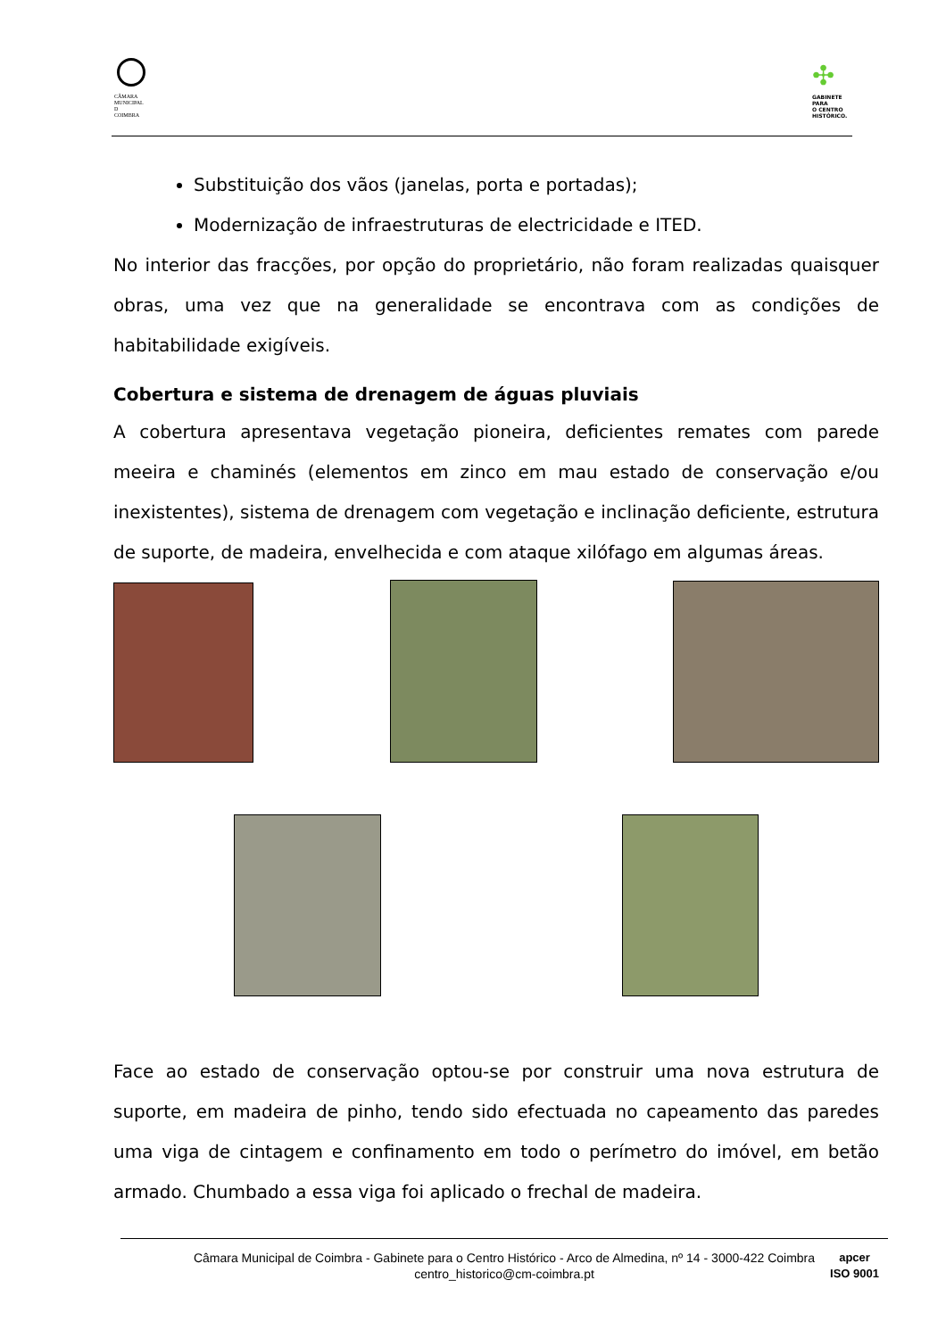CÂMARA
MUNICIPAL
D
COIMBRA
✣
GABINETE
PARA
O CENTRO
HISTÓRICO.
Substituição dos vãos (janelas, porta e portadas);
Modernização de infraestruturas de electricidade e ITED.
No interior das fracções, por opção do proprietário, não foram realizadas quaisquer obras, uma vez que na generalidade se encontrava com as condições de habitabilidade exigíveis.
Cobertura e sistema de drenagem de águas pluviais
A cobertura apresentava vegetação pioneira, deficientes remates com parede meeira e chaminés (elementos em zinco em mau estado de conservação e/ou inexistentes), sistema de drenagem com vegetação e inclinação deficiente, estrutura de suporte, de madeira, envelhecida e com ataque xilófago em algumas áreas.
Face ao estado de conservação optou-se por construir uma nova estrutura de suporte, em madeira de pinho, tendo sido efectuada no capeamento das paredes uma viga de cintagem e confinamento em todo o perímetro do imóvel, em betão armado. Chumbado a essa viga foi aplicado o frechal de madeira.
Câmara Municipal de Coimbra - Gabinete para o Centro Histórico - Arco de Almedina, nº 14 - 3000-422 Coimbra
centro_historico@cm-coimbra.pt
apcer
ISO 9001